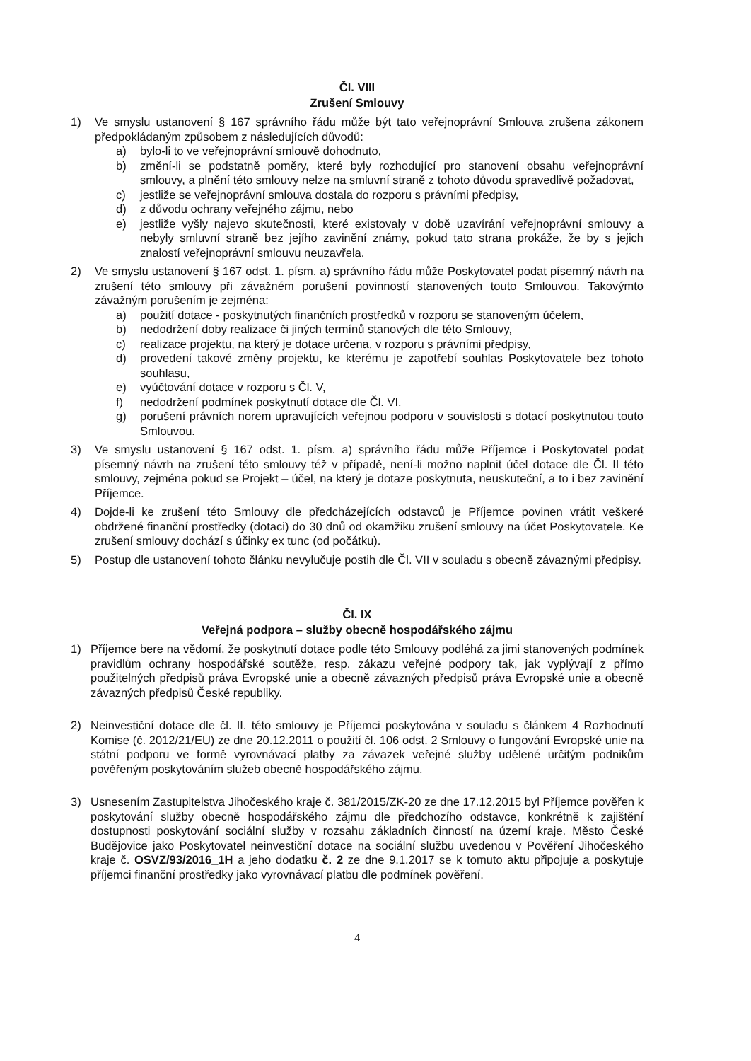Čl. VIII
Zrušení Smlouvy
1) Ve smyslu ustanovení § 167 správního řádu může být tato veřejnoprávní Smlouva zrušena zákonem předpokládaným způsobem z následujících důvodů:
a) bylo-li to ve veřejnoprávní smlouvě dohodnuto,
b) změní-li se podstatně poměry, které byly rozhodující pro stanovení obsahu veřejnoprávní smlouvy, a plnění této smlouvy nelze na smluvní straně z tohoto důvodu spravedlivě požadovat,
c) jestliže se veřejnoprávní smlouva dostala do rozporu s právními předpisy,
d) z důvodu ochrany veřejného zájmu, nebo
e) jestliže vyšly najevo skutečnosti, které existovaly v době uzavírání veřejnoprávní smlouvy a nebyly smluvní straně bez jejího zavinění známy, pokud tato strana prokáže, že by s jejich znalostí veřejnoprávní smlouvu neuzavřela.
2) Ve smyslu ustanovení § 167 odst. 1. písm. a) správního řádu může Poskytovatel podat písemný návrh na zrušení této smlouvy při závažném porušení povinností stanovených touto Smlouvou. Takovýmto závažným porušením je zejména:
a) použití dotace - poskytnutých finančních prostředků v rozporu se stanoveným účelem,
b) nedodržení doby realizace či jiných termínů stanových dle této Smlouvy,
c) realizace projektu, na který je dotace určena, v rozporu s právními předpisy,
d) provedení takové změny projektu, ke kterému je zapotřebí souhlas Poskytovatele bez tohoto souhlasu,
e) vyúčtování dotace v rozporu s Čl. V,
f) nedodržení podmínek poskytnutí dotace dle Čl. VI.
g) porušení právních norem upravujících veřejnou podporu v souvislosti s dotací poskytnutou touto Smlouvou.
3) Ve smyslu ustanovení § 167 odst. 1. písm. a) správního řádu může Příjemce i Poskytovatel podat písemný návrh na zrušení této smlouvy též v případě, není-li možno naplnit účel dotace dle Čl. II této smlouvy, zejména pokud se Projekt – účel, na který je dotaze poskytnuta, neuskuteční, a to i bez zavinění Příjemce.
4) Dojde-li ke zrušení této Smlouvy dle předcházejících odstavců je Příjemce povinen vrátit veškeré obdržené finanční prostředky (dotaci) do 30 dnů od okamžiku zrušení smlouvy na účet Poskytovatele. Ke zrušení smlouvy dochází s účinky ex tunc (od počátku).
5) Postup dle ustanovení tohoto článku nevylučuje postih dle Čl. VII v souladu s obecně závaznými předpisy.
Čl. IX
Veřejná podpora – služby obecně hospodářského zájmu
1) Příjemce bere na vědomí, že poskytnutí dotace podle této Smlouvy podléhá za jimi stanovených podmínek pravidlům ochrany hospodářské soutěže, resp. zákazu veřejné podpory tak, jak vyplývají z přímo použitelných předpisů práva Evropské unie a obecně závazných předpisů práva Evropské unie a obecně závazných předpisů České republiky.
2) Neinvestiční dotace dle čl. II. této smlouvy je Příjemci poskytována v souladu s článkem 4 Rozhodnutí Komise (č. 2012/21/EU) ze dne 20.12.2011 o použití čl. 106 odst. 2 Smlouvy o fungování Evropské unie na státní podporu ve formě vyrovnávací platby za závazek veřejné služby udělené určitým podnikům pověřeným poskytováním služeb obecně hospodářského zájmu.
3) Usnesením Zastupitelstva Jihočeského kraje č. 381/2015/ZK-20 ze dne 17.12.2015 byl Příjemce pověřen k poskytování služby obecně hospodářského zájmu dle předchozího odstavce, konkrétně k zajištění dostupnosti poskytování sociální služby v rozsahu základních činností na území kraje. Město České Budějovice jako Poskytovatel neinvestiční dotace na sociální službu uvedenou v Pověření Jihočeského kraje č. OSVZ/93/2016_1H a jeho dodatku č. 2 ze dne 9.1.2017 se k tomuto aktu připojuje a poskytuje příjemci finanční prostředky jako vyrovnávací platbu dle podmínek pověření.
4